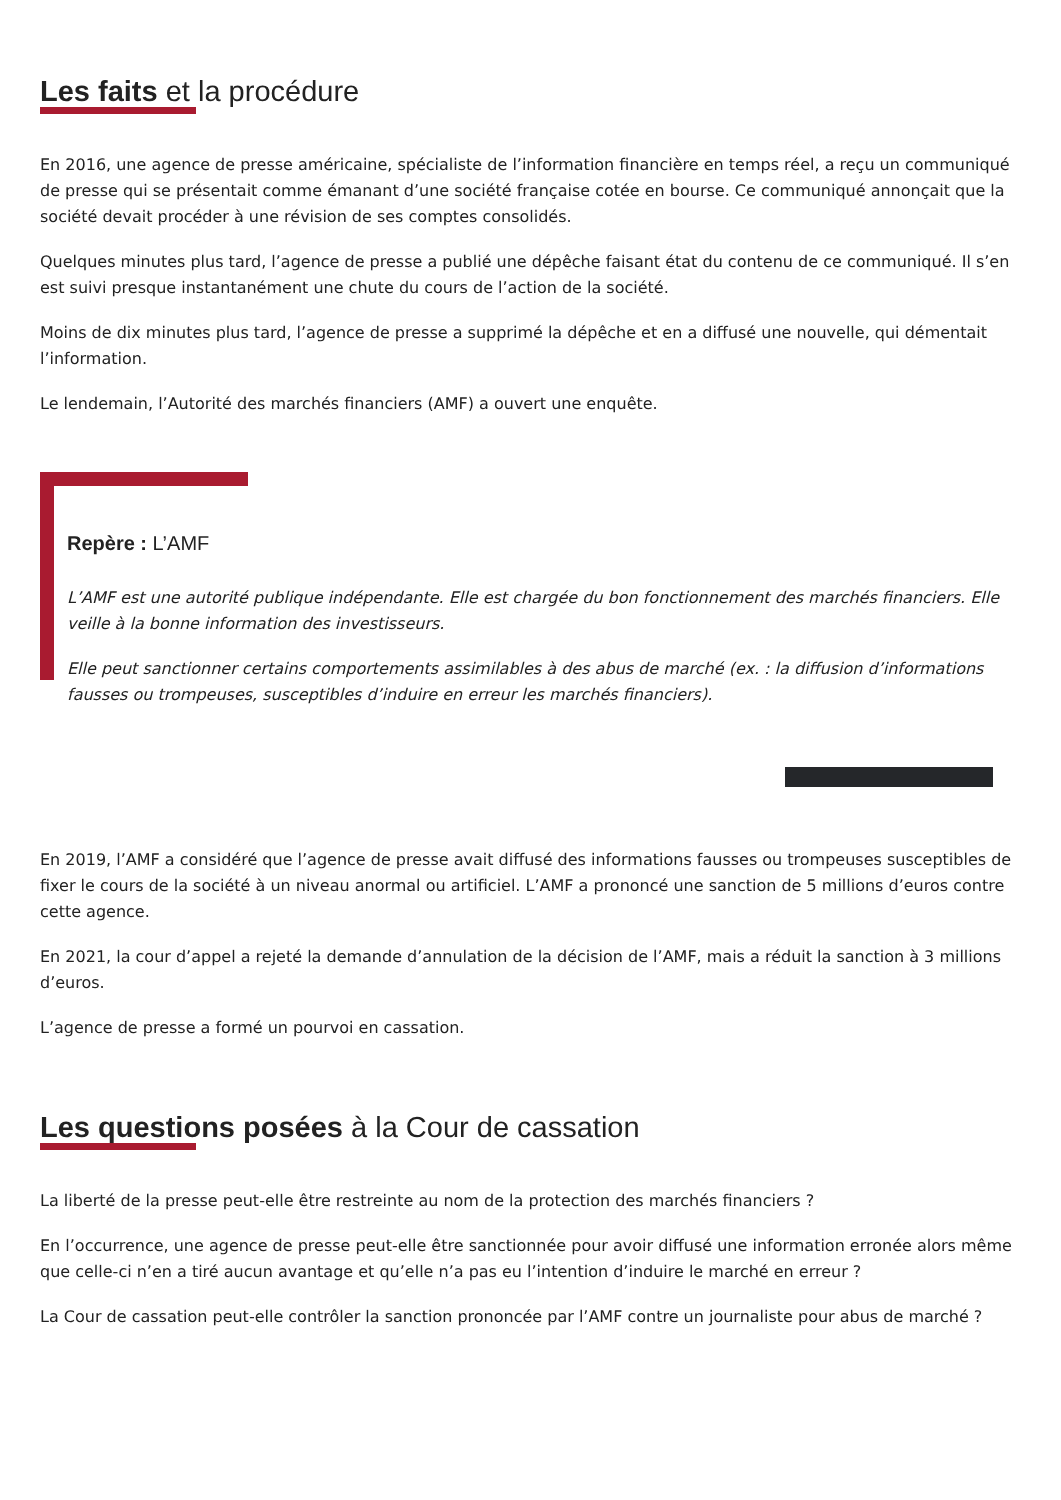Les faits et la procédure
En 2016, une agence de presse américaine, spécialiste de l’information financière en temps réel, a reçu un communiqué de presse qui se présentait comme émanant d’une société française cotée en bourse. Ce communiqué annonçait que la société devait procéder à une révision de ses comptes consolidés.
Quelques minutes plus tard, l’agence de presse a publié une dépêche faisant état du contenu de ce communiqué. Il s’en est suivi presque instantanément une chute du cours de l’action de la société.
Moins de dix minutes plus tard, l’agence de presse a supprimé la dépêche et en a diffusé une nouvelle, qui démentait l’information.
Le lendemain, l’Autorité des marchés financiers (AMF) a ouvert une enquête.
Repère : L’AMF
L’AMF est une autorité publique indépendante. Elle est chargée du bon fonctionnement des marchés financiers. Elle veille à la bonne information des investisseurs.
Elle peut sanctionner certains comportements assimilables à des abus de marché (ex. : la diffusion d’informations fausses ou trompeuses, susceptibles d’induire en erreur les marchés financiers).
En 2019, l’AMF a considéré que l’agence de presse avait diffusé des informations fausses ou trompeuses susceptibles de fixer le cours de la société à un niveau anormal ou artificiel. L’AMF a prononcé une sanction de 5 millions d’euros contre cette agence.
En 2021, la cour d’appel a rejeté la demande d’annulation de la décision de l’AMF, mais a réduit la sanction à 3 millions d’euros.
L’agence de presse a formé un pourvoi en cassation.
Les questions posées à la Cour de cassation
La liberté de la presse peut-elle être restreinte au nom de la protection des marchés financiers ?
En l’occurrence, une agence de presse peut-elle être sanctionnée pour avoir diffusé une information erronée alors même que celle-ci n’en a tiré aucun avantage et qu’elle n’a pas eu l’intention d’induire le marché en erreur ?
La Cour de cassation peut-elle contrôler la sanction prononcée par l’AMF contre un journaliste pour abus de marché ?